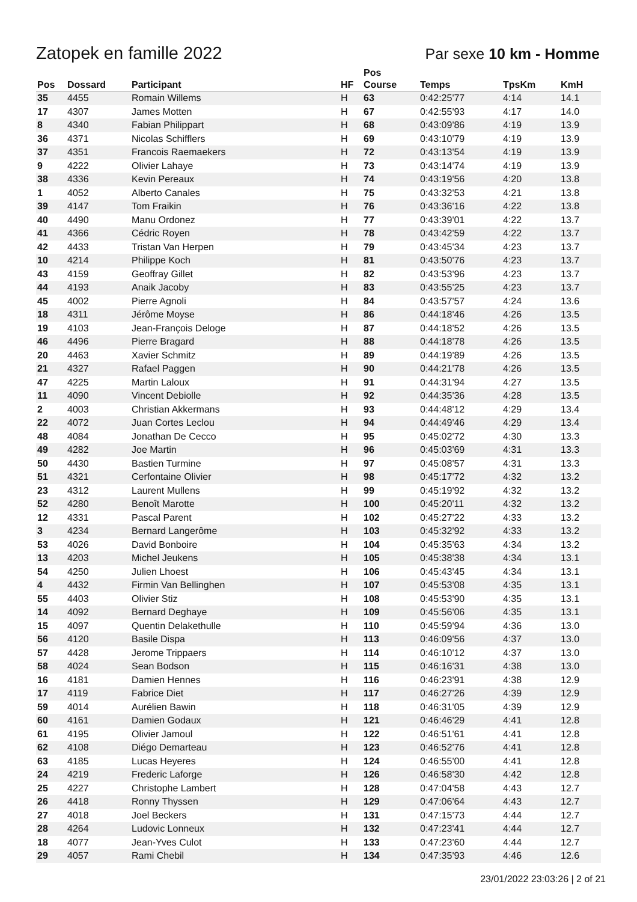Zatopek en famille 2022
Par sexe 10 km - Homme
| Pos | Dossard | Participant | HF | Pos Course | Temps | TpsKm | KmH |
| --- | --- | --- | --- | --- | --- | --- | --- |
| 35 | 4455 | Romain Willems | H | 63 | 0:42:25'77 | 4:14 | 14.1 |
| 17 | 4307 | James Motten | H | 67 | 0:42:55'93 | 4:17 | 14.0 |
| 8 | 4340 | Fabian Philippart | H | 68 | 0:43:09'86 | 4:19 | 13.9 |
| 36 | 4371 | Nicolas Schifflers | H | 69 | 0:43:10'79 | 4:19 | 13.9 |
| 37 | 4351 | Francois Raemaekers | H | 72 | 0:43:13'54 | 4:19 | 13.9 |
| 9 | 4222 | Olivier Lahaye | H | 73 | 0:43:14'74 | 4:19 | 13.9 |
| 38 | 4336 | Kevin Pereaux | H | 74 | 0:43:19'56 | 4:20 | 13.8 |
| 1 | 4052 | Alberto Canales | H | 75 | 0:43:32'53 | 4:21 | 13.8 |
| 39 | 4147 | Tom Fraikin | H | 76 | 0:43:36'16 | 4:22 | 13.8 |
| 40 | 4490 | Manu Ordonez | H | 77 | 0:43:39'01 | 4:22 | 13.7 |
| 41 | 4366 | Cédric Royen | H | 78 | 0:43:42'59 | 4:22 | 13.7 |
| 42 | 4433 | Tristan Van Herpen | H | 79 | 0:43:45'34 | 4:23 | 13.7 |
| 10 | 4214 | Philippe Koch | H | 81 | 0:43:50'76 | 4:23 | 13.7 |
| 43 | 4159 | Geoffray Gillet | H | 82 | 0:43:53'96 | 4:23 | 13.7 |
| 44 | 4193 | Anaik Jacoby | H | 83 | 0:43:55'25 | 4:23 | 13.7 |
| 45 | 4002 | Pierre Agnoli | H | 84 | 0:43:57'57 | 4:24 | 13.6 |
| 18 | 4311 | Jérôme Moyse | H | 86 | 0:44:18'46 | 4:26 | 13.5 |
| 19 | 4103 | Jean-François Deloge | H | 87 | 0:44:18'52 | 4:26 | 13.5 |
| 46 | 4496 | Pierre Bragard | H | 88 | 0:44:18'78 | 4:26 | 13.5 |
| 20 | 4463 | Xavier Schmitz | H | 89 | 0:44:19'89 | 4:26 | 13.5 |
| 21 | 4327 | Rafael Paggen | H | 90 | 0:44:21'78 | 4:26 | 13.5 |
| 47 | 4225 | Martin Laloux | H | 91 | 0:44:31'94 | 4:27 | 13.5 |
| 11 | 4090 | Vincent Debiolle | H | 92 | 0:44:35'36 | 4:28 | 13.5 |
| 2 | 4003 | Christian Akkermans | H | 93 | 0:44:48'12 | 4:29 | 13.4 |
| 22 | 4072 | Juan Cortes Leclou | H | 94 | 0:44:49'46 | 4:29 | 13.4 |
| 48 | 4084 | Jonathan De Cecco | H | 95 | 0:45:02'72 | 4:30 | 13.3 |
| 49 | 4282 | Joe Martin | H | 96 | 0:45:03'69 | 4:31 | 13.3 |
| 50 | 4430 | Bastien Turmine | H | 97 | 0:45:08'57 | 4:31 | 13.3 |
| 51 | 4321 | Cerfontaine Olivier | H | 98 | 0:45:17'72 | 4:32 | 13.2 |
| 23 | 4312 | Laurent Mullens | H | 99 | 0:45:19'92 | 4:32 | 13.2 |
| 52 | 4280 | Benoît Marotte | H | 100 | 0:45:20'11 | 4:32 | 13.2 |
| 12 | 4331 | Pascal Parent | H | 102 | 0:45:27'22 | 4:33 | 13.2 |
| 3 | 4234 | Bernard Langerôme | H | 103 | 0:45:32'92 | 4:33 | 13.2 |
| 53 | 4026 | David Bonboire | H | 104 | 0:45:35'63 | 4:34 | 13.2 |
| 13 | 4203 | Michel Jeukens | H | 105 | 0:45:38'38 | 4:34 | 13.1 |
| 54 | 4250 | Julien Lhoest | H | 106 | 0:45:43'45 | 4:34 | 13.1 |
| 4 | 4432 | Firmin Van Bellinghen | H | 107 | 0:45:53'08 | 4:35 | 13.1 |
| 55 | 4403 | Olivier Stiz | H | 108 | 0:45:53'90 | 4:35 | 13.1 |
| 14 | 4092 | Bernard Deghaye | H | 109 | 0:45:56'06 | 4:35 | 13.1 |
| 15 | 4097 | Quentin Delakethulle | H | 110 | 0:45:59'94 | 4:36 | 13.0 |
| 56 | 4120 | Basile Dispa | H | 113 | 0:46:09'56 | 4:37 | 13.0 |
| 57 | 4428 | Jerome Trippaers | H | 114 | 0:46:10'12 | 4:37 | 13.0 |
| 58 | 4024 | Sean Bodson | H | 115 | 0:46:16'31 | 4:38 | 13.0 |
| 16 | 4181 | Damien Hennes | H | 116 | 0:46:23'91 | 4:38 | 12.9 |
| 17 | 4119 | Fabrice Diet | H | 117 | 0:46:27'26 | 4:39 | 12.9 |
| 59 | 4014 | Aurélien Bawin | H | 118 | 0:46:31'05 | 4:39 | 12.9 |
| 60 | 4161 | Damien Godaux | H | 121 | 0:46:46'29 | 4:41 | 12.8 |
| 61 | 4195 | Olivier Jamoul | H | 122 | 0:46:51'61 | 4:41 | 12.8 |
| 62 | 4108 | Diégo Demarteau | H | 123 | 0:46:52'76 | 4:41 | 12.8 |
| 63 | 4185 | Lucas Heyeres | H | 124 | 0:46:55'00 | 4:41 | 12.8 |
| 24 | 4219 | Frederic Laforge | H | 126 | 0:46:58'30 | 4:42 | 12.8 |
| 25 | 4227 | Christophe Lambert | H | 128 | 0:47:04'58 | 4:43 | 12.7 |
| 26 | 4418 | Ronny Thyssen | H | 129 | 0:47:06'64 | 4:43 | 12.7 |
| 27 | 4018 | Joel Beckers | H | 131 | 0:47:15'73 | 4:44 | 12.7 |
| 28 | 4264 | Ludovic Lonneux | H | 132 | 0:47:23'41 | 4:44 | 12.7 |
| 18 | 4077 | Jean-Yves Culot | H | 133 | 0:47:23'60 | 4:44 | 12.7 |
| 29 | 4057 | Rami Chebil | H | 134 | 0:47:35'93 | 4:46 | 12.6 |
23/01/2022 23:03:26 | 2 of 21